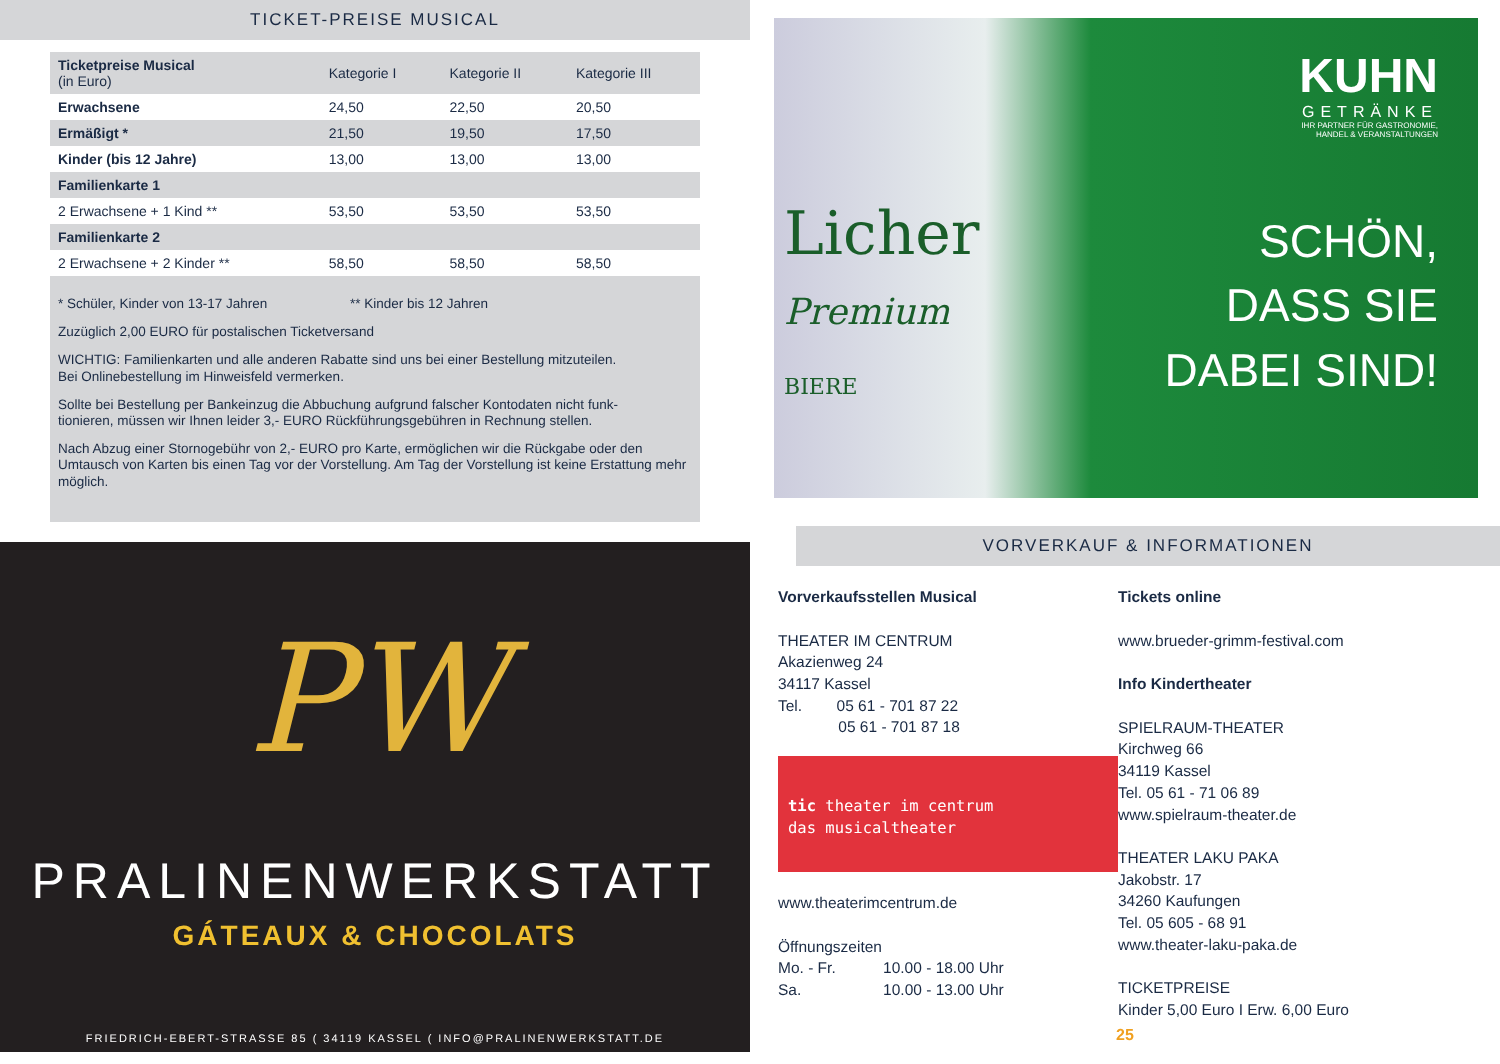TICKET-PREISE MUSICAL
| Ticketpreise Musical (in Euro) | Kategorie I | Kategorie II | Kategorie III |
| --- | --- | --- | --- |
| Erwachsene | 24,50 | 22,50 | 20,50 |
| Ermäßigt * | 21,50 | 19,50 | 17,50 |
| Kinder (bis 12 Jahre) | 13,00 | 13,00 | 13,00 |
| Familienkarte 1 | | | |
| 2 Erwachsene + 1 Kind ** | 53,50 | 53,50 | 53,50 |
| Familienkarte 2 | | | |
| 2 Erwachsene + 2 Kinder ** | 58,50 | 58,50 | 58,50 |
* Schüler, Kinder von 13-17 Jahren ** Kinder bis 12 Jahren
Zuzüglich 2,00 EURO für postalischen Ticketversand
WICHTIG: Familienkarten und alle anderen Rabatte sind uns bei einer Bestellung mitzuteilen.
Bei Onlinebestellung im Hinweisfeld vermerken.
Sollte bei Bestellung per Bankeinzug die Abbuchung aufgrund falscher Kontodaten nicht funk-
tionieren, müssen wir Ihnen leider 3,- EURO Rückführungsgebühren in Rechnung stellen.
Nach Abzug einer Stornogebühr von 2,- EURO pro Karte, ermöglichen wir die Rückgabe oder den Umtausch von Karten bis einen Tag vor der Vorstellung. Am Tag der Vorstellung ist keine Erstattung mehr möglich.
PW
PRALINENWERKSTATT
GÁTEAUX & CHOCOLATS
FRIEDRICH-EBERT-STRASSE 85 ( 34119 KASSEL ( INFO@PRALINENWERKSTATT.DE
Licher
Premium
BIERE
KUHN
GETRÄNKE
IHR PARTNER FÜR GASTRONOMIE,
HANDEL & VERANSTALTUNGEN
SCHÖN,
DASS SIE
DABEI SIND!
VORVERKAUF & INFORMATIONEN
Vorverkaufsstellen Musical
THEATER IM CENTRUM
Akazienweg 24
34117 Kassel
Tel. 05 61 - 701 87 22
05 61 - 701 87 18
tic theater im centrum
das musicaltheater
www.theaterimcentrum.de
Öffnungszeiten
Mo. - Fr. 10.00 - 18.00 Uhr
Sa. 10.00 - 13.00 Uhr
Tickets online
www.brueder-grimm-festival.com
Info Kindertheater
SPIELRAUM-THEATER
Kirchweg 66
34119 Kassel
Tel. 05 61 - 71 06 89
www.spielraum-theater.de
THEATER LAKU PAKA
Jakobstr. 17
34260 Kaufungen
Tel. 05 605 - 68 91
www.theater-laku-paka.de
TICKETPREISE
Kinder 5,00 Euro I Erw. 6,00 Euro
25